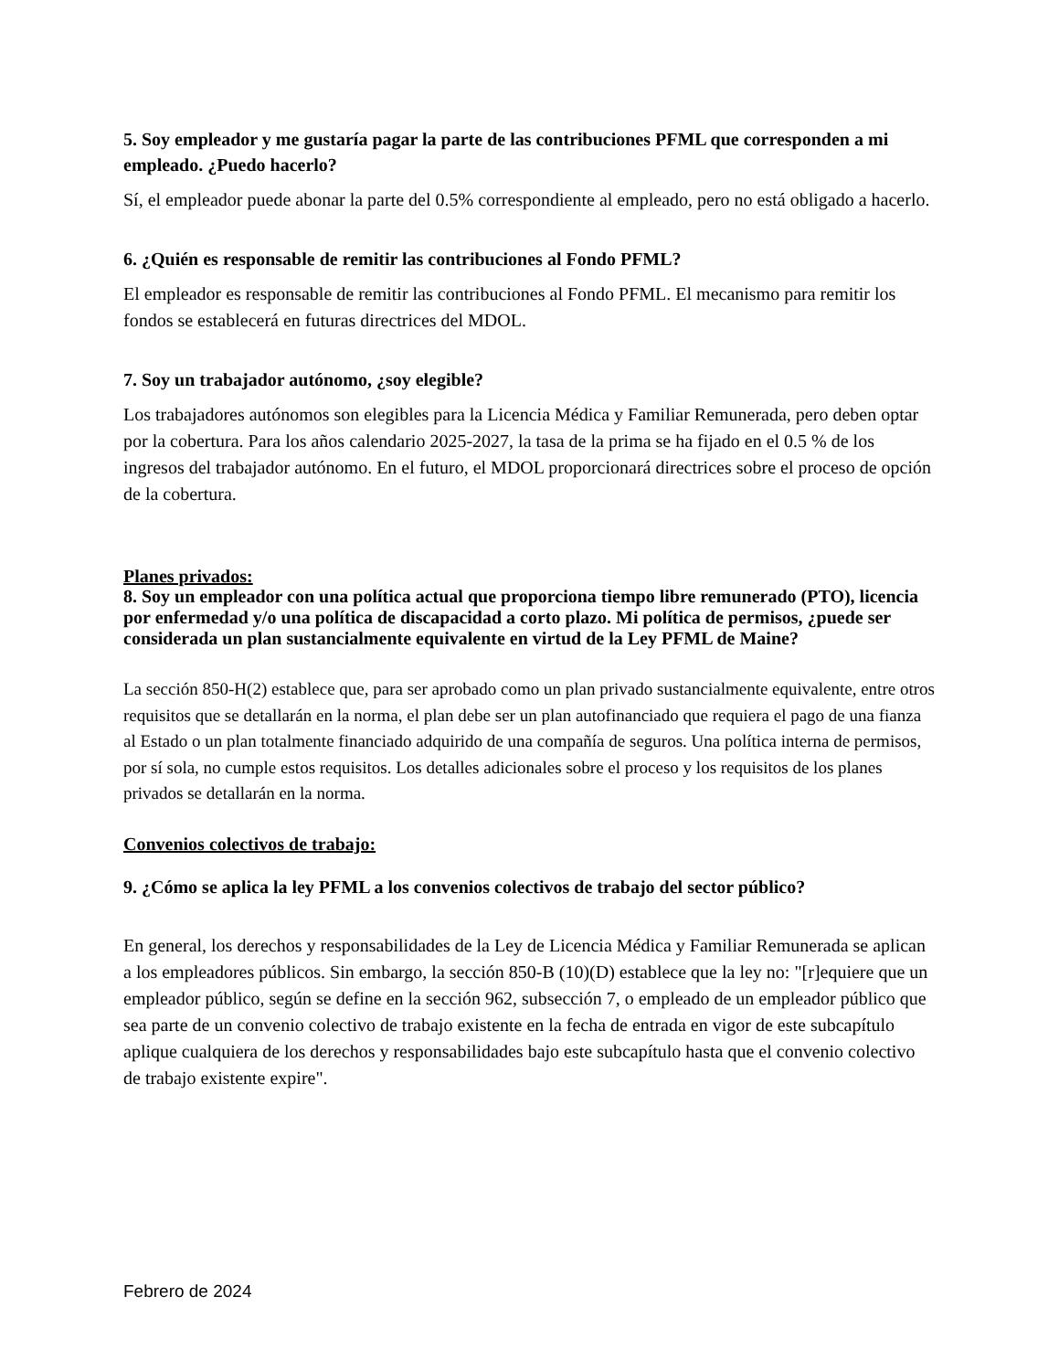5. Soy empleador y me gustaría pagar la parte de las contribuciones PFML que corresponden a mi empleado. ¿Puedo hacerlo?
Sí, el empleador puede abonar la parte del 0.5% correspondiente al empleado, pero no está obligado a hacerlo.
6. ¿Quién es responsable de remitir las contribuciones al Fondo PFML?
El empleador es responsable de remitir las contribuciones al Fondo PFML. El mecanismo para remitir los fondos se establecerá en futuras directrices del MDOL.
7. Soy un trabajador autónomo, ¿soy elegible?
Los trabajadores autónomos son elegibles para la Licencia Médica y Familiar Remunerada, pero deben optar por la cobertura. Para los años calendario 2025-2027, la tasa de la prima se ha fijado en el 0.5 % de los ingresos del trabajador autónomo. En el futuro, el MDOL proporcionará directrices sobre el proceso de opción de la cobertura.
Planes privados:
8. Soy un empleador con una política actual que proporciona tiempo libre remunerado (PTO), licencia por enfermedad y/o una política de discapacidad a corto plazo. Mi política de permisos, ¿puede ser considerada un plan sustancialmente equivalente en virtud de la Ley PFML de Maine?
La sección 850-H(2) establece que, para ser aprobado como un plan privado sustancialmente equivalente, entre otros requisitos que se detallarán en la norma, el plan debe ser un plan autofinanciado que requiera el pago de una fianza al Estado o un plan totalmente financiado adquirido de una compañía de seguros. Una política interna de permisos, por sí sola, no cumple estos requisitos. Los detalles adicionales sobre el proceso y los requisitos de los planes privados se detallarán en la norma.
Convenios colectivos de trabajo:
9. ¿Cómo se aplica la ley PFML a los convenios colectivos de trabajo del sector público?
En general, los derechos y responsabilidades de la Ley de Licencia Médica y Familiar Remunerada se aplican a los empleadores públicos. Sin embargo, la sección 850-B (10)(D) establece que la ley no: "[r]equiere que un empleador público, según se define en la sección 962, subsección 7, o empleado de un empleador público que sea parte de un convenio colectivo de trabajo existente en la fecha de entrada en vigor de este subcapítulo aplique cualquiera de los derechos y responsabilidades bajo este subcapítulo hasta que el convenio colectivo de trabajo existente expire".
Febrero de 2024